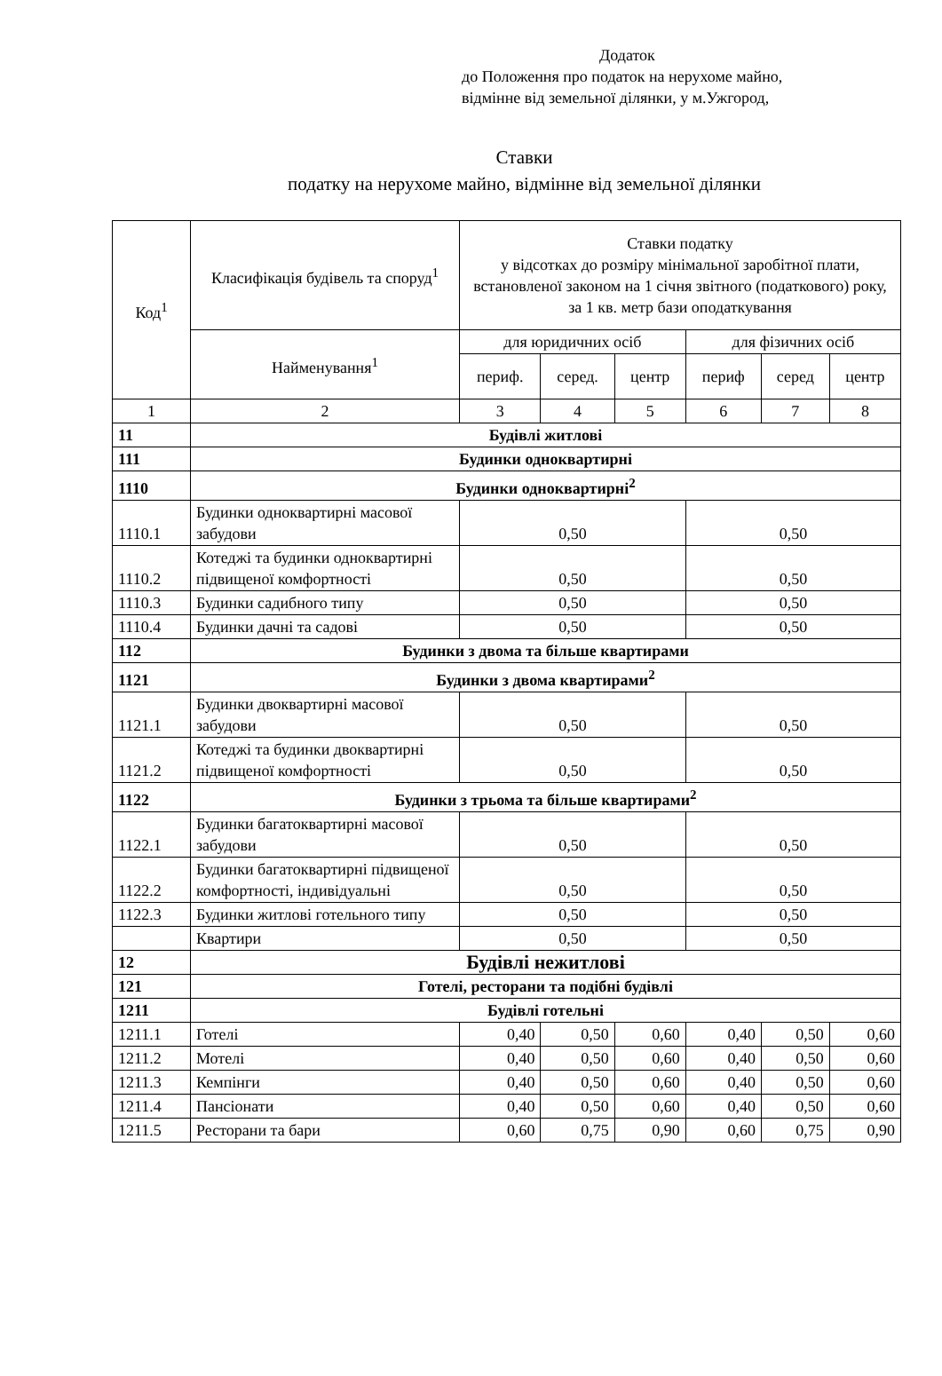Додаток
до Положення про податок на нерухоме майно,
відмінне від земельної ділянки, у м.Ужгород,
Ставки
податку на нерухоме майно, відмінне від земельної ділянки
| Код<sup>1</sup> | Класифікація будівель та споруд<sup>1</sup> | Ставки податку у відсотках до розміру мінімальної заробітної плати, встановленої законом на 1 січня звітного (податкового) року, за 1 кв. метр бази оподаткування | | | | | |
| --- | --- | --- | --- | --- | --- | --- | --- |
| | Найменування<sup>1</sup> | для юридичних осіб | | | для фізичних осіб | | |
| | | периф. | серед. | центр | периф | серед | центр |
| 1 | 2 | 3 | 4 | 5 | 6 | 7 | 8 |
| 11 | Будівлі житлові | | | | | | |
| 111 | Будинки одноквартирні | | | | | | |
| 1110 | Будинки одноквартирні<sup>2</sup> | | | | | | |
| 1110.1 | Будинки одноквартирні масової забудови | 0,50 | | | 0,50 | | |
| 1110.2 | Котеджі та будинки одноквартирні підвищеної комфортності | 0,50 | | | 0,50 | | |
| 1110.3 | Будинки садибного типу | 0,50 | | | 0,50 | | |
| 1110.4 | Будинки дачні та садові | 0,50 | | | 0,50 | | |
| 112 | Будинки з двома та більше квартирами | | | | | | |
| 1121 | Будинки з двома квартирами<sup>2</sup> | | | | | | |
| 1121.1 | Будинки двоквартирні масової забудови | 0,50 | | | 0,50 | | |
| 1121.2 | Котеджі та будинки двоквартирні підвищеної комфортності | 0,50 | | | 0,50 | | |
| 1122 | Будинки з трьома та більше квартирами<sup>2</sup> | | | | | | |
| 1122.1 | Будинки багатоквартирні масової забудови | 0,50 | | | 0,50 | | |
| 1122.2 | Будинки багатоквартирні підвищеної комфортності, індивідуальні | 0,50 | | | 0,50 | | |
| 1122.3 | Будинки житлові готельного типу | 0,50 | | | 0,50 | | |
| | Квартири | 0,50 | | | 0,50 | | |
| 12 | Будівлі нежитлові | | | | | | |
| 121 | Готелі, ресторани та подібні будівлі | | | | | | |
| 1211 | Будівлі готельні | | | | | | |
| 1211.1 | Готелі | 0,40 | 0,50 | 0,60 | 0,40 | 0,50 | 0,60 |
| 1211.2 | Мотелі | 0,40 | 0,50 | 0,60 | 0,40 | 0,50 | 0,60 |
| 1211.3 | Кемпінги | 0,40 | 0,50 | 0,60 | 0,40 | 0,50 | 0,60 |
| 1211.4 | Пансіонати | 0,40 | 0,50 | 0,60 | 0,40 | 0,50 | 0,60 |
| 1211.5 | Ресторани та бари | 0,60 | 0,75 | 0,90 | 0,60 | 0,75 | 0,90 |